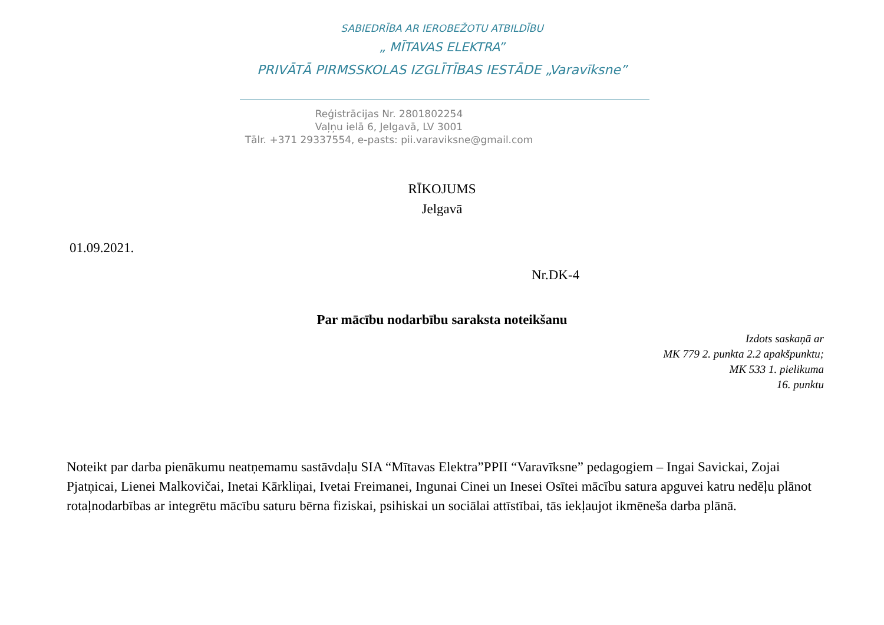SABIEDRĪBA AR IEROBEŽOTU ATBILDĪBU
„ MĪTAVAS ELEKTRA”
PRIVĀTĀ PIRMSSKOLAS IZGLĪTĪBAS IESTĀDE „Varavīksne”
Reģistrācijas Nr. 2801802254
Vaļņu ielā 6, Jelgavā, LV 3001
Tālr. +371 29337554, e-pasts: pii.varaviksne@gmail.com
RĪKOJUMS
Jelgavā
01.09.2021.
Nr.DK-4
Par mācību nodarbību saraksta noteikšanu
Izdots saskaņā ar
MK 779 2. punkta 2.2 apakšpunktu;
MK 533 1. pielikuma
16. punktu
Noteikt par darba pienākumu neatņemamu sastāvdaļu SIA “Mītavas Elektra”PPII “Varavīksne” pedagogiem – Ingai Savickai, Zojai Pjatņicai, Lienei Malkovičai, Inetai Kārkliņai, Ivetai Freimanei, Ingunai Cinei un Inesei Osītei mācību satura apguvei katru nedēļu plānot rotaļnodarbības ar integrētu mācību saturu bērna fiziskai, psihiskai un sociālai attīstībai, tās iekļaujot ikmēneša darba plānā.